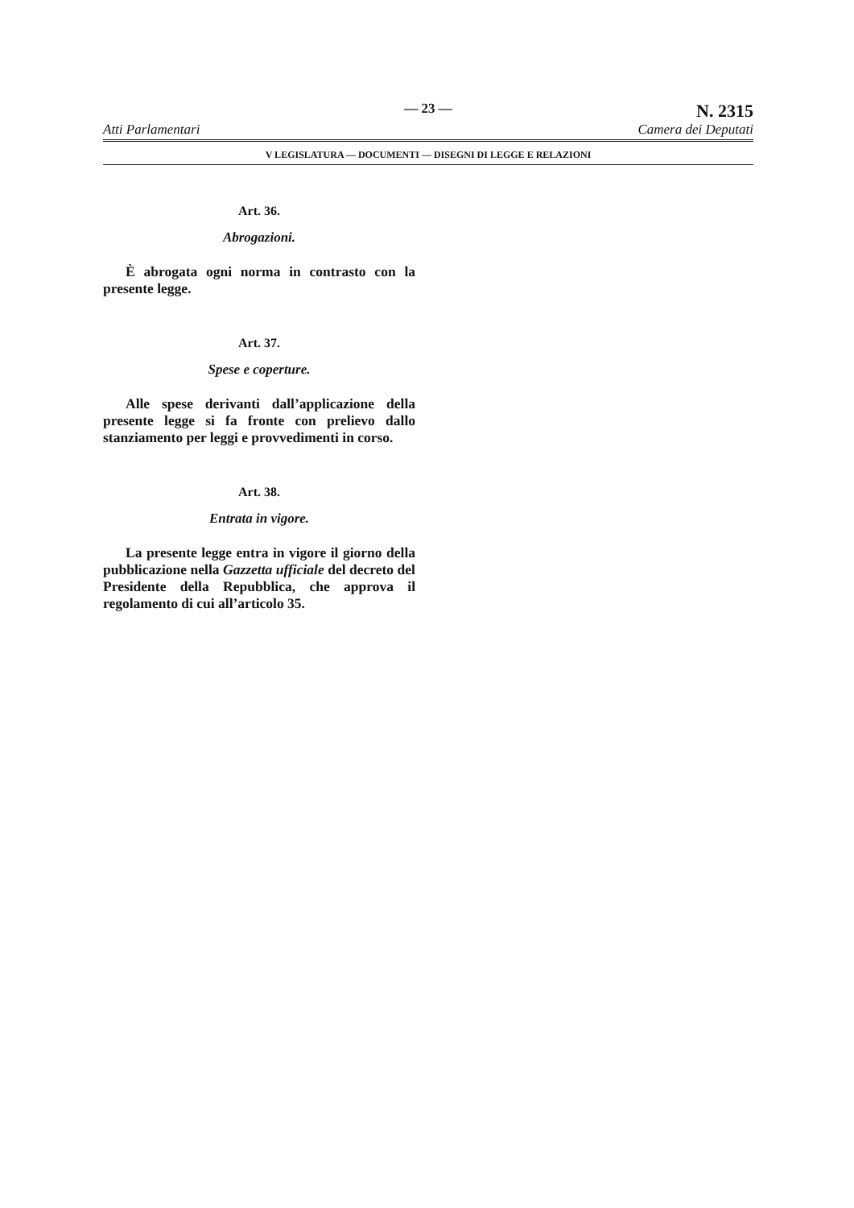Atti Parlamentari
— 23 —
N. 2315
Camera dei Deputati
V LEGISLATURA — DOCUMENTI — DISEGNI DI LEGGE E RELAZIONI
Art. 36.
Abrogazioni.
È abrogata ogni norma in contrasto con la presente legge.
Art. 37.
Spese e coperture.
Alle spese derivanti dall’applicazione della presente legge si fa fronte con prelievo dallo stanziamento per leggi e provvedimenti in corso.
Art. 38.
Entrata in vigore.
La presente legge entra in vigore il giorno della pubblicazione nella Gazzetta ufficiale del decreto del Presidente della Repubblica, che approva il regolamento di cui all’articolo 35.